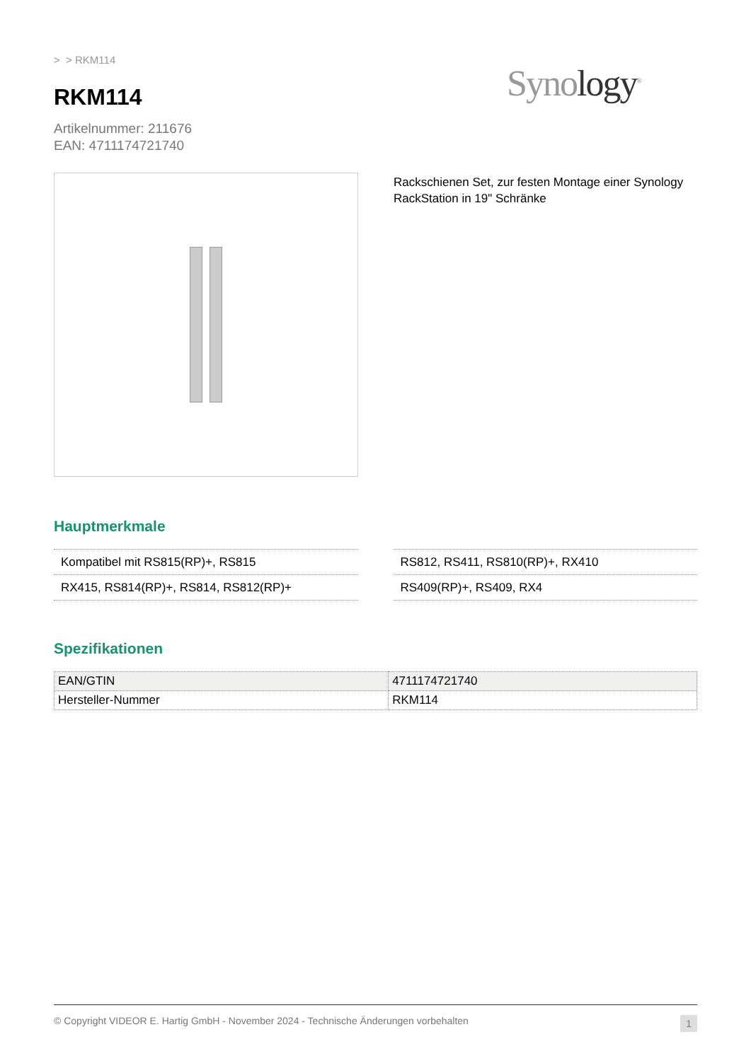> > RKM114
RKM114
Synology<sup>®</sup>
Artikelnummer: 211676
EAN: 4711174721740
Rackschienen Set, zur festen Montage einer Synology RackStation in 19" Schränke
Hauptmerkmale
Kompatibel mit RS815(RP)+, RS815
RX415, RS814(RP)+, RS814, RS812(RP)+
RS812, RS411, RS810(RP)+, RX410
RS409(RP)+, RS409, RX4
Spezifikationen
| EAN/GTIN | 4711174721740 |
| Hersteller-Nummer | RKM114 |
© Copyright VIDEOR E. Hartig GmbH - November 2024 - Technische Änderungen vorbehalten 1